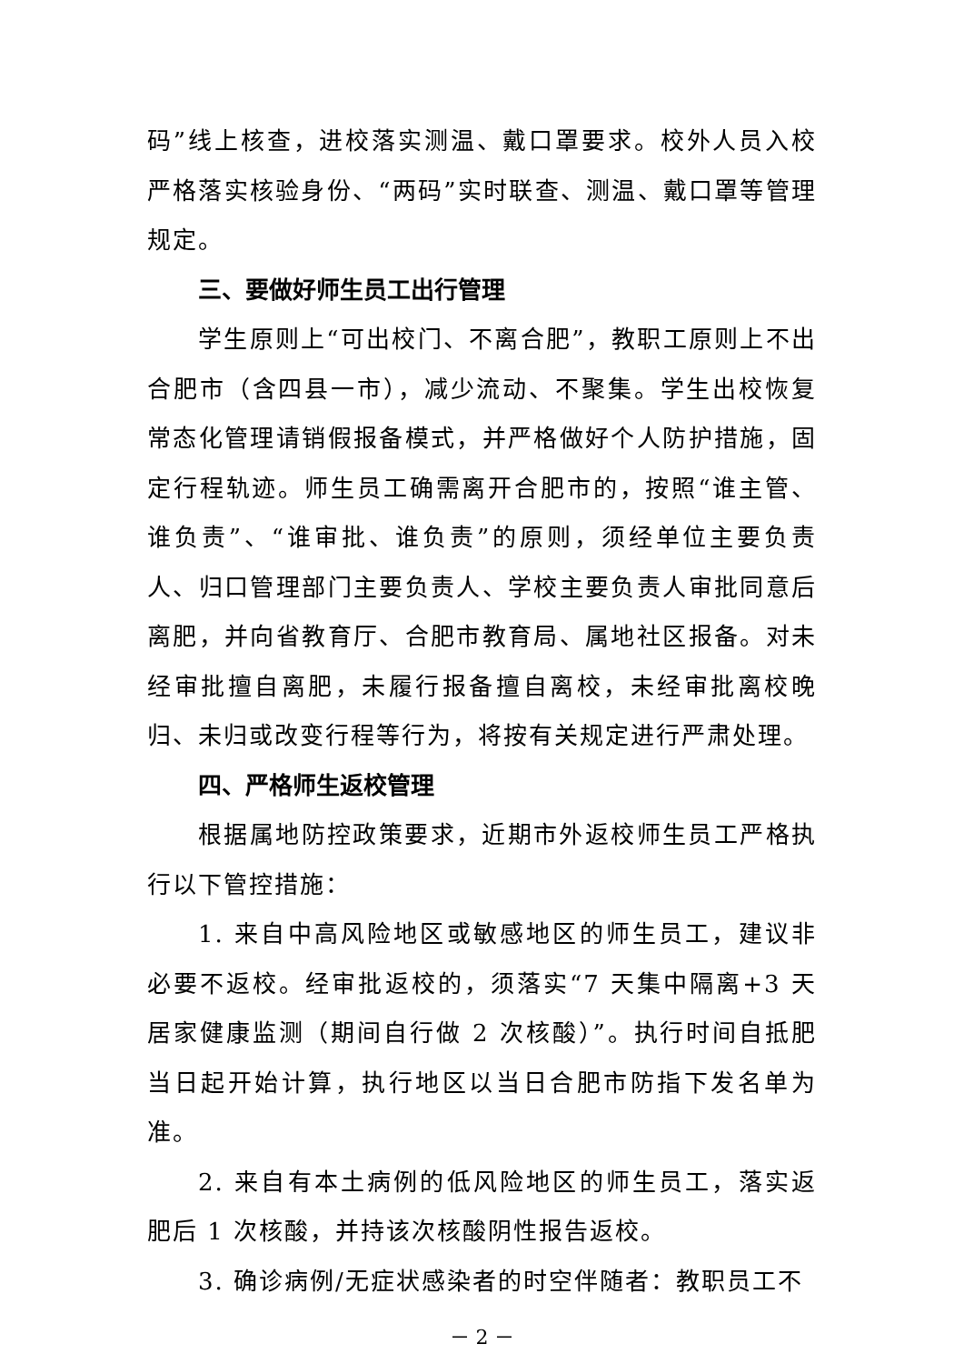码”线上核查，进校落实测温、戴口罩要求。校外人员入校严格落实核验身份、“两码”实时联查、测温、戴口罩等管理规定。
三、要做好师生员工出行管理
学生原则上“可出校门、不离合肥”，教职工原则上不出合肥市（含四县一市），减少流动、不聚集。学生出校恢复常态化管理请销假报备模式，并严格做好个人防护措施，固定行程轨迹。师生员工确需离开合肥市的，按照“谁主管、谁负责”、“谁审批、谁负责”的原则，须经单位主要负责人、归口管理部门主要负责人、学校主要负责人审批同意后离肥，并向省教育厅、合肥市教育局、属地社区报备。对未经审批擅自离肥，未履行报备擅自离校，未经审批离校晚归、未归或改变行程等行为，将按有关规定进行严肃处理。
四、严格师生返校管理
根据属地防控政策要求，近期市外返校师生员工严格执行以下管控措施：
1. 来自中高风险地区或敏感地区的师生员工，建议非必要不返校。经审批返校的，须落实“7 天集中隔离+3 天居家健康监测（期间自行做 2 次核酸）”。执行时间自抵肥当日起开始计算，执行地区以当日合肥市防指下发名单为准。
2. 来自有本土病例的低风险地区的师生员工，落实返肥后 1 次核酸，并持该次核酸阴性报告返校。
3. 确诊病例/无症状感染者的时空伴随者：教职员工不
－ 2 －